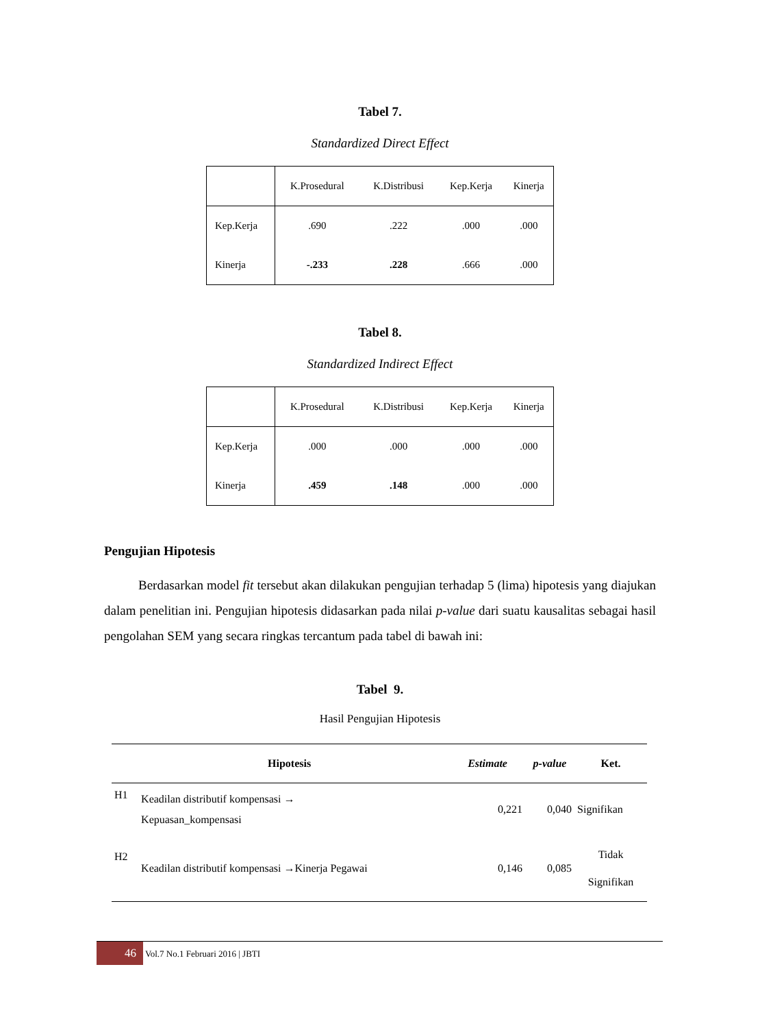Tabel 7.
Standardized Direct Effect
| | K.Prosedural | K.Distribusi | Kep.Kerja | Kinerja |
| Kep.Kerja | .690 | .222 | .000 | .000 |
| Kinerja | -.233 | .228 | .666 | .000 |
Tabel 8.
Standardized Indirect Effect
| | K.Prosedural | K.Distribusi | Kep.Kerja | Kinerja |
| Kep.Kerja | .000 | .000 | .000 | .000 |
| Kinerja | .459 | .148 | .000 | .000 |
Pengujian Hipotesis
Berdasarkan model fit tersebut akan dilakukan pengujian terhadap 5 (lima) hipotesis yang diajukan dalam penelitian ini. Pengujian hipotesis didasarkan pada nilai p-value dari suatu kausalitas sebagai hasil pengolahan SEM yang secara ringkas tercantum pada tabel di bawah ini:
Tabel 9.
Hasil Pengujian Hipotesis
| Hipotesis | | Estimate | p-value | Ket. |
| --- | --- | --- | --- | --- |
| H1 | Keadilan distributif kompensasi → Kepuasan_kompensasi | 0,221 | 0,040 | Signifikan |
| H2 | Keadilan distributif kompensasi →Kinerja Pegawai | 0,146 | 0,085 | Tidak Signifikan |
46 Vol.7 No.1 Februari 2016 | JBTI